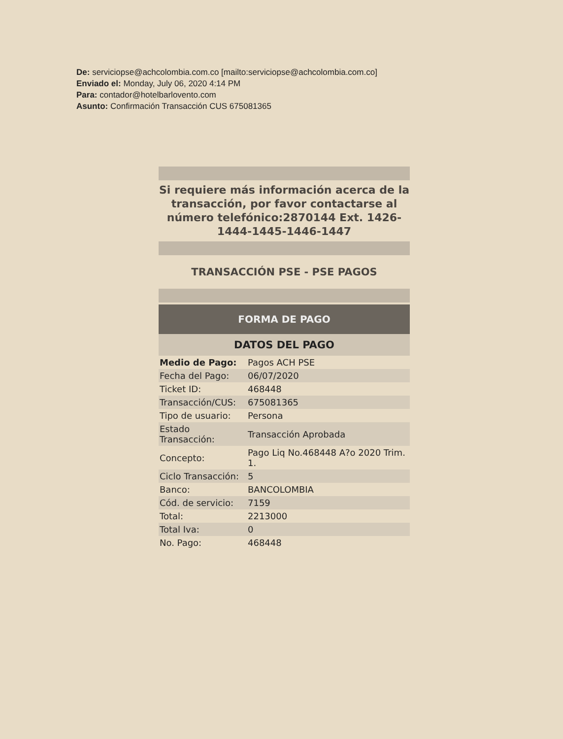De: serviciopse@achcolombia.com.co [mailto:serviciopse@achcolombia.com.co]
Enviado el: Monday, July 06, 2020 4:14 PM
Para: contador@hotelbarlovento.com
Asunto: Confirmación Transacción CUS 675081365
Si requiere más información acerca de la transacción, por favor contactarse al número telefónico:2870144 Ext. 1426-1444-1445-1446-1447
TRANSACCIÓN PSE - PSE PAGOS
FORMA DE PAGO
DATOS DEL PAGO
| Medio de Pago: | Pagos ACH PSE |
| Fecha del Pago: | 06/07/2020 |
| Ticket ID: | 468448 |
| Transacción/CUS: | 675081365 |
| Tipo de usuario: | Persona |
| Estado Transacción: | Transacción Aprobada |
| Concepto: | Pago Liq No.468448 A?o 2020 Trim. 1. |
| Ciclo Transacción: | 5 |
| Banco: | BANCOLOMBIA |
| Cód. de servicio: | 7159 |
| Total: | 2213000 |
| Total Iva: | 0 |
| No. Pago: | 468448 |